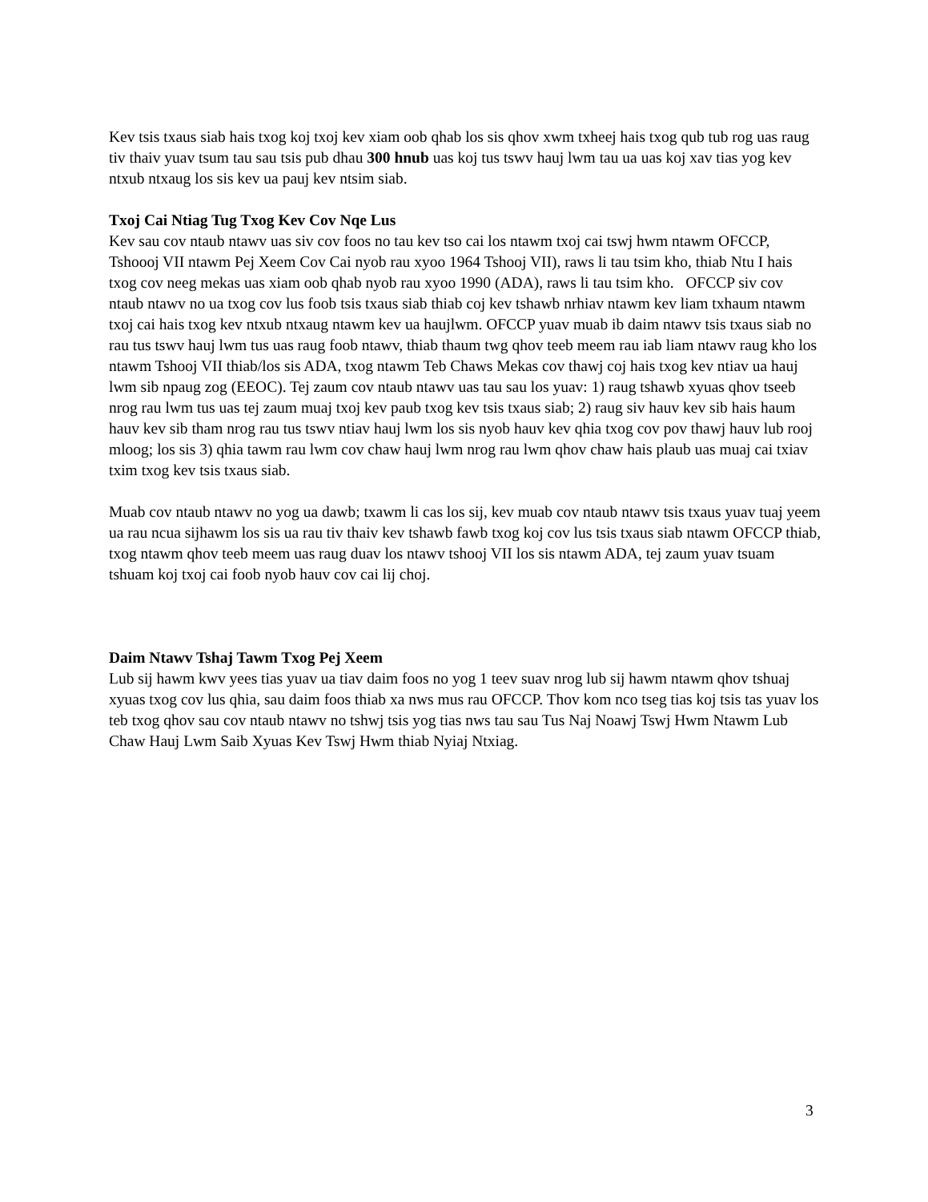Kev tsis txaus siab hais txog koj txoj kev xiam oob qhab los sis qhov xwm txheej hais txog qub tub rog uas raug tiv thaiv yuav tsum tau sau tsis pub dhau 300 hnub uas koj tus tswv hauj lwm tau ua uas koj xav tias yog kev ntxub ntxaug los sis kev ua pauj kev ntsim siab.
Txoj Cai Ntiag Tug Txog Kev Cov Nqe Lus
Kev sau cov ntaub ntawv uas siv cov foos no tau kev tso cai los ntawm txoj cai tswj hwm ntawm OFCCP, Tshoooj VII ntawm Pej Xeem Cov Cai nyob rau xyoo 1964 Tshooj VII), raws li tau tsim kho, thiab Ntu I hais txog cov neeg mekas uas xiam oob qhab nyob rau xyoo 1990 (ADA), raws li tau tsim kho. OFCCP siv cov ntaub ntawv no ua txog cov lus foob tsis txaus siab thiab coj kev tshawb nrhiav ntawm kev liam txhaum ntawm txoj cai hais txog kev ntxub ntxaug ntawm kev ua haujlwm. OFCCP yuav muab ib daim ntawv tsis txaus siab no rau tus tswv hauj lwm tus uas raug foob ntawv, thiab thaum twg qhov teeb meem rau iab liam ntawv raug kho los ntawm Tshooj VII thiab/los sis ADA, txog ntawm Teb Chaws Mekas cov thawj coj hais txog kev ntiav ua hauj lwm sib npaug zog (EEOC). Tej zaum cov ntaub ntawv uas tau sau los yuav: 1) raug tshawb xyuas qhov tseeb nrog rau lwm tus uas tej zaum muaj txoj kev paub txog kev tsis txaus siab; 2) raug siv hauv kev sib hais haum hauv kev sib tham nrog rau tus tswv ntiav hauj lwm los sis nyob hauv kev qhia txog cov pov thawj hauv lub rooj mloog; los sis 3) qhia tawm rau lwm cov chaw hauj lwm nrog rau lwm qhov chaw hais plaub uas muaj cai txiav txim txog kev tsis txaus siab.
Muab cov ntaub ntawv no yog ua dawb; txawm li cas los sij, kev muab cov ntaub ntawv tsis txaus yuav tuaj yeem ua rau ncua sijhawm los sis ua rau tiv thaiv kev tshawb fawb txog koj cov lus tsis txaus siab ntawm OFCCP thiab, txog ntawm qhov teeb meem uas raug duav los ntawv tshooj VII los sis ntawm ADA, tej zaum yuav tsuam tshuam koj txoj cai foob nyob hauv cov cai lij choj.
Daim Ntawv Tshaj Tawm Txog Pej Xeem
Lub sij hawm kwv yees tias yuav ua tiav daim foos no yog 1 teev suav nrog lub sij hawm ntawm qhov tshuaj xyuas txog cov lus qhia, sau daim foos thiab xa nws mus rau OFCCP. Thov kom nco tseg tias koj tsis tas yuav los teb txog qhov sau cov ntaub ntawv no tshwj tsis yog tias nws tau sau Tus Naj Noawj Tswj Hwm Ntawm Lub Chaw Hauj Lwm Saib Xyuas Kev Tswj Hwm thiab Nyiaj Ntxiag.
3